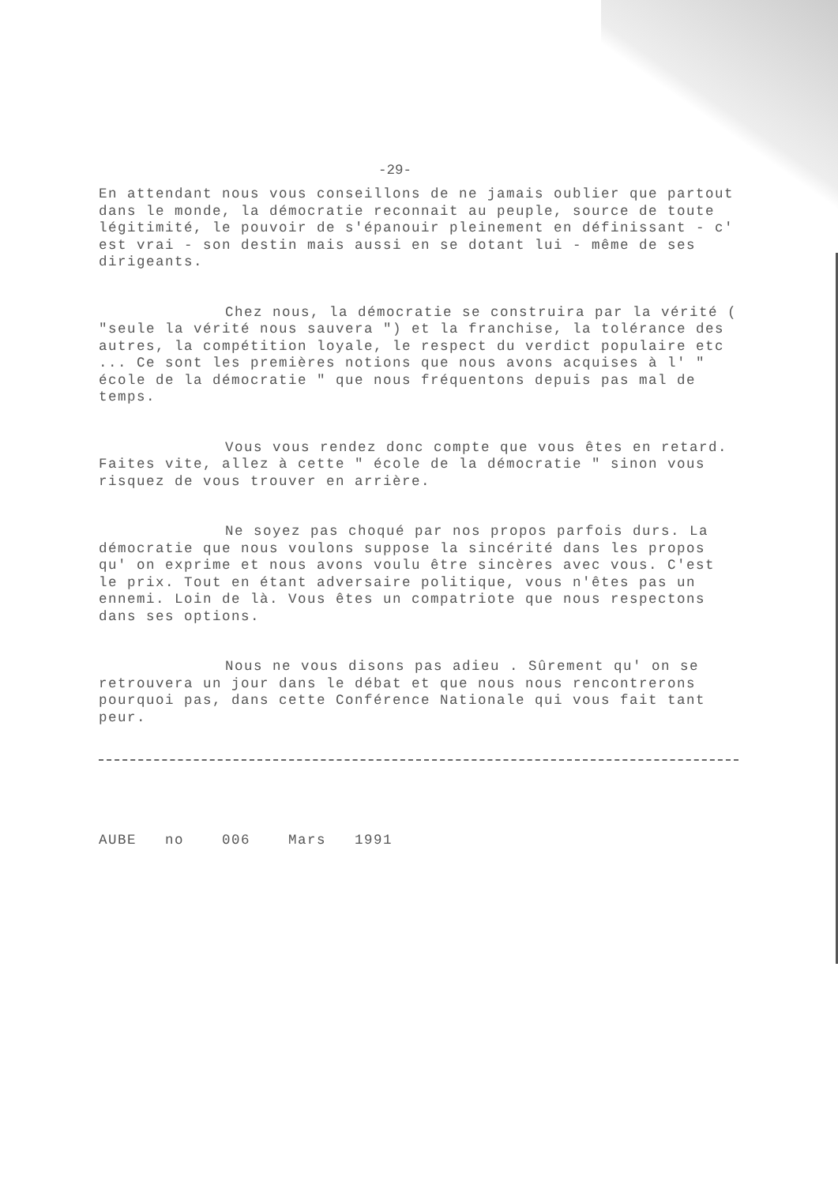-29-
En attendant nous vous conseillons de ne jamais oublier que partout dans le monde, la démocratie reconnait au peuple, source de toute légitimité, le pouvoir de s'épanouir pleinement en définissant - c' est vrai - son destin mais aussi en se dotant lui - même de ses dirigeants.
Chez nous, la démocratie se construira par la vérité ( "seule la vérité nous sauvera ") et la franchise, la tolérance des autres, la compétition loyale, le respect du verdict populaire etc ... Ce sont les premières notions que nous avons acquises à l' " école de la démocratie " que nous fréquentons depuis pas mal de temps.
Vous vous rendez donc compte que vous êtes en retard. Faites vite, allez à cette " école de la démocratie " sinon vous risquez de vous trouver en arrière.
Ne soyez pas choqué par nos propos parfois durs. La démocratie que nous voulons suppose la sincérité dans les propos qu' on exprime et nous avons voulu être sincères avec vous. C'est le prix. Tout en étant adversaire politique, vous n'êtes pas un ennemi. Loin de là. Vous êtes un compatriote que nous respectons dans ses options.
Nous ne vous disons pas adieu . Sûrement qu' on se retrouvera un jour dans le débat et que nous nous rencontrerons pourquoi pas, dans cette Conférence Nationale qui vous fait tant peur.
AUBE no 006 Mars 1991